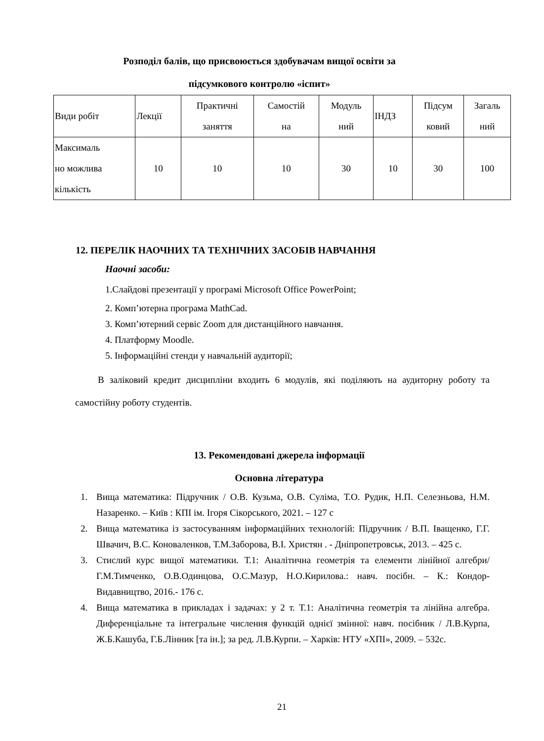Розподіл балів, що присвоюється здобувачам вищої освіти за
підсумкового контролю «іспит»
| Види робіт | Лекції | Практичні заняття | Самостій на | Модуль ний | ІНДЗ | Підсум ковий | Загаль ний |
| Максималь но можлива кількість | 10 | 10 | 10 | 30 | 10 | 30 | 100 |
12. ПЕРЕЛІК НАОЧНИХ ТА ТЕХНІЧНИХ ЗАСОБІВ НАВЧАННЯ
Наочні засоби:
1.Слайдові презентації у програмі Microsoft Office PowerPoint;
2. Комп’ютерна програма MathCad.
3. Комп’ютерний сервіс Zoom для дистанційного навчання.
4. Платформу Moodle.
5. Інформаційні стенди у навчальній аудиторії;
В заліковий кредит дисципліни входить 6 модулів, які поділяють на аудиторну роботу та самостійну роботу студентів.
13. Рекомендовані джерела інформації
Основна література
1. Вища математика: Підручник / О.В. Кузьма, О.В. Суліма, Т.О. Рудик, Н.П. Селезньова, Н.М. Назаренко. – Київ : КПІ ім. Ігоря Сікорського, 2021. – 127 с
2. Вища математика із застосуванням інформаційних технологій: Підручник / В.П. Іващенко, Г.Г. Швачич, В.С. Коноваленков, Т.М.Заборова, В.І. Христян . - Дніпропетровськ, 2013. – 425 с.
3. Стислий курс вищої математики. Т.1: Аналітична геометрія та елементи лінійної алгебри/ Г.М.Тимченко, О.В.Одинцова, О.С.Мазур, Н.О.Кирилова.: навч. посібн. – К.: Кондор-Видавництво, 2016.- 176 с.
4. Вища математика в прикладах і задачах: у 2 т. Т.1: Аналітична геометрія та лінійна алгебра. Диференціальне та інтегральне числення функцій однієї змінної: навч. посібник / Л.В.Курпа, Ж.Б.Кашуба, Г.Б.Лінник [та ін.]; за ред. Л.В.Курпи. – Харків: НТУ «ХПІ», 2009. – 532с.
21